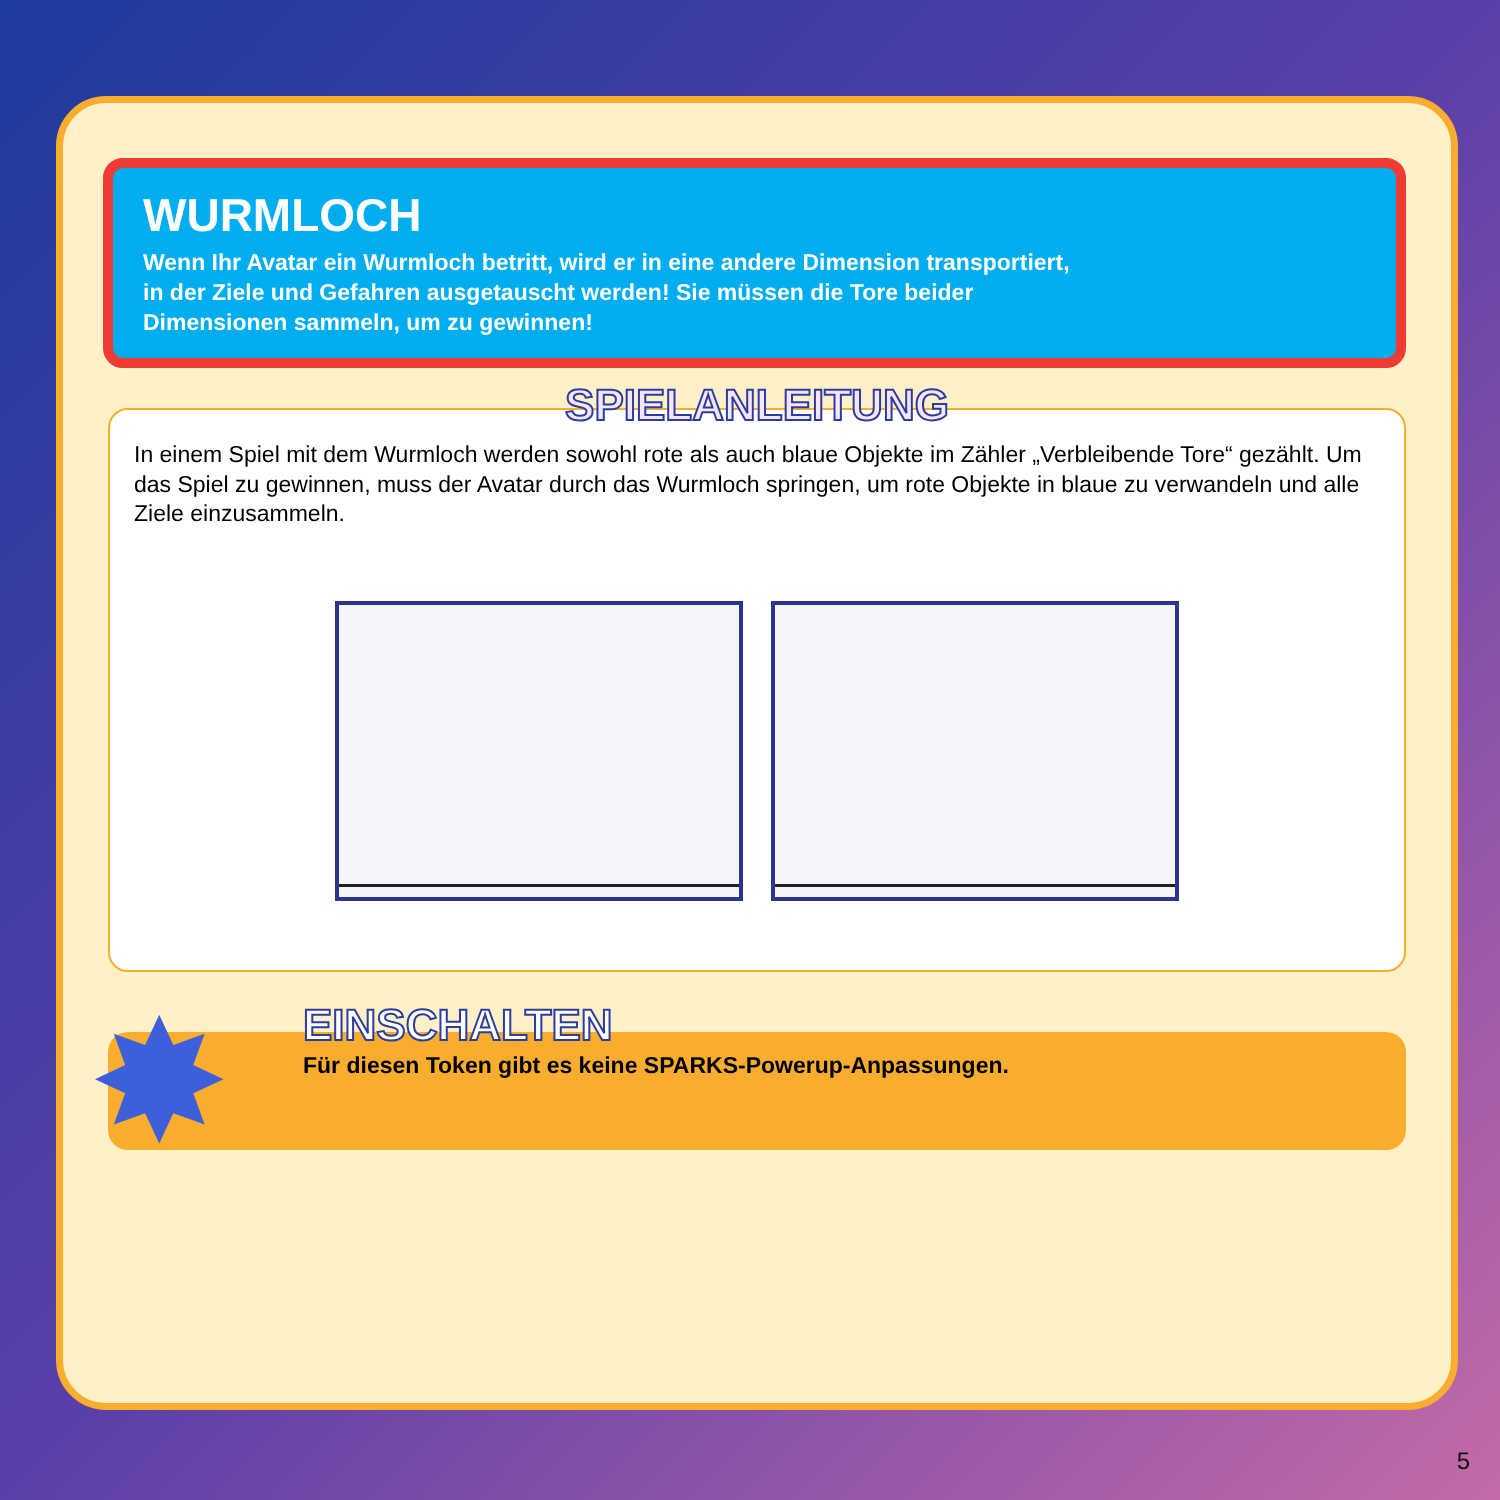WURMLOCH
Wenn Ihr Avatar ein Wurmloch betritt, wird er in eine andere Dimension transportiert, in der Ziele und Gefahren ausgetauscht werden! Sie müssen die Tore beider Dimensionen sammeln, um zu gewinnen!
SPIELANLEITUNG
In einem Spiel mit dem Wurmloch werden sowohl rote als auch blaue Objekte im Zähler „Verbleibende Tore“ gezählt. Um das Spiel zu gewinnen, muss der Avatar durch das Wurmloch springen, um rote Objekte in blaue zu verwandeln und alle Ziele einzusammeln.
✸
EINSCHALTEN
Für diesen Token gibt es keine SPARKS-Powerup-Anpassungen.
5